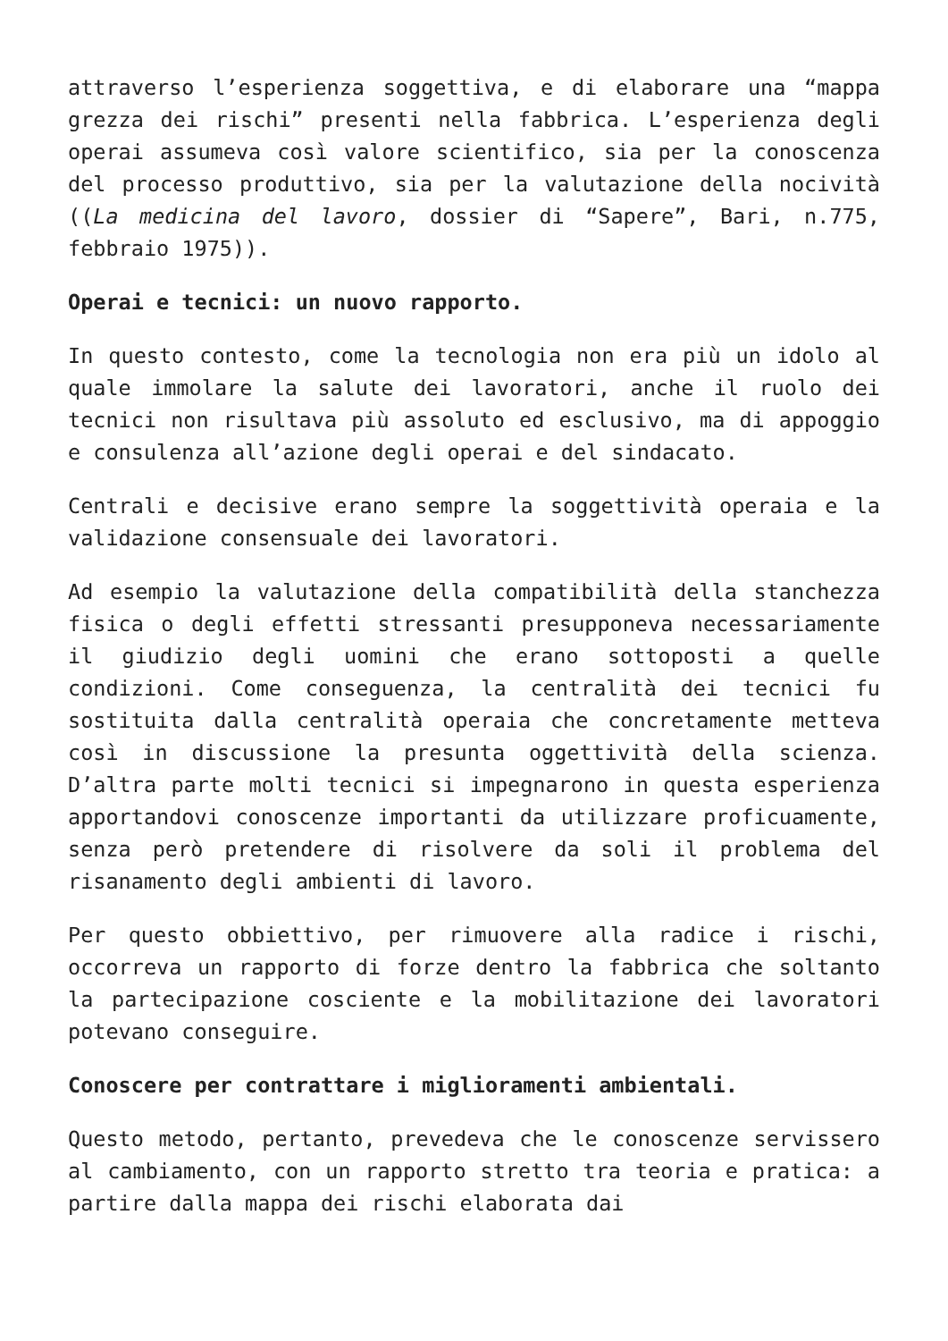attraverso l’esperienza soggettiva, e di elaborare una “mappa grezza dei rischi” presenti nella fabbrica. L’esperienza degli operai assumeva così valore scientifico, sia per la conoscenza del processo produttivo, sia per la valutazione della nocività ((La medicina del lavoro, dossier di “Sapere”, Bari, n.775, febbraio 1975)).
Operai e tecnici: un nuovo rapporto.
In questo contesto, come la tecnologia non era più un idolo al quale immolare la salute dei lavoratori, anche il ruolo dei tecnici non risultava più assoluto ed esclusivo, ma di appoggio e consulenza all’azione degli operai e del sindacato.
Centrali e decisive erano sempre la soggettività operaia e la validazione consensuale dei lavoratori.
Ad esempio la valutazione della compatibilità della stanchezza fisica o degli effetti stressanti presupponeva necessariamente il giudizio degli uomini che erano sottoposti a quelle condizioni. Come conseguenza, la centralità dei tecnici fu sostituita dalla centralità operaia che concretamente metteva così in discussione la presunta oggettività della scienza. D’altra parte molti tecnici si impegnarono in questa esperienza apportandovi conoscenze importanti da utilizzare proficuamente, senza però pretendere di risolvere da soli il problema del risanamento degli ambienti di lavoro.
Per questo obbiettivo, per rimuovere alla radice i rischi, occorreva un rapporto di forze dentro la fabbrica che soltanto la partecipazione cosciente e la mobilitazione dei lavoratori potevano conseguire.
Conoscere per contrattare i miglioramenti ambientali.
Questo metodo, pertanto, prevedeva che le conoscenze servissero al cambiamento, con un rapporto stretto tra teoria e pratica: a partire dalla mappa dei rischi elaborata dai